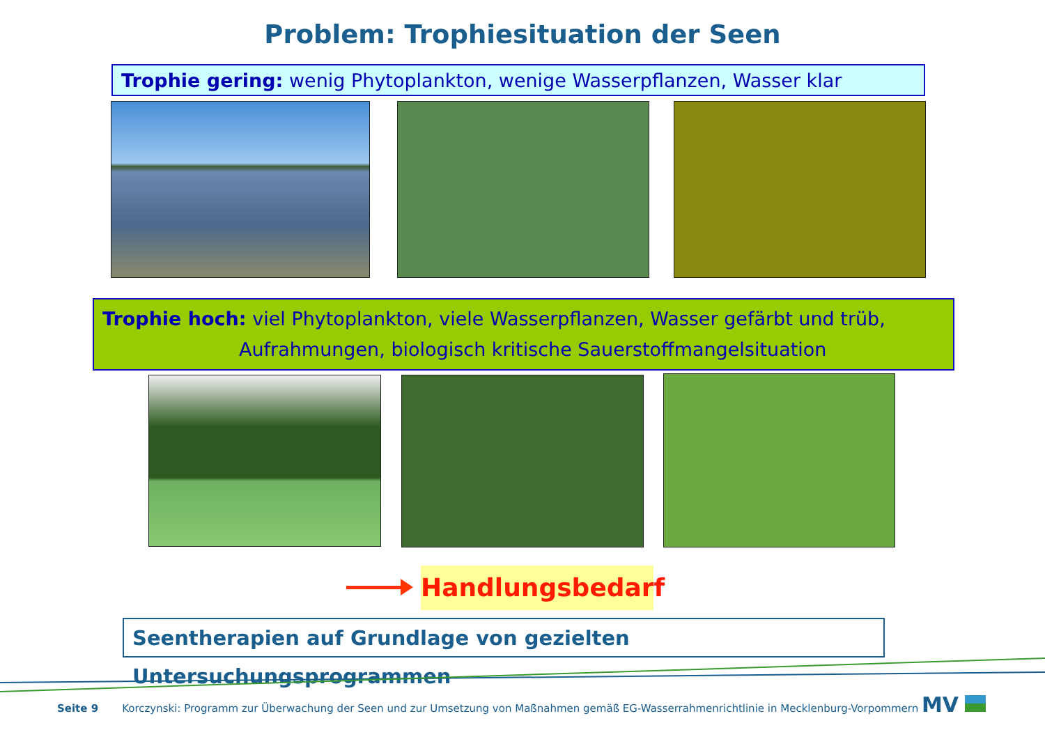Problem: Trophiesituation der Seen
Trophie gering: wenig Phytoplankton, wenige Wasserpflanzen, Wasser klar
Trophie hoch: viel Phytoplankton, viele Wasserpflanzen, Wasser gefärbt und trüb,
Aufrahmungen, biologisch kritische Sauerstoffmangelsituation
Handlungsbedarf
Seentherapien auf Grundlage von gezielten Untersuchungsprogrammen
Seite 9 Korczynski: Programm zur Überwachung der Seen und zur Umsetzung von Maßnahmen gemäß EG-Wasserrahmenrichtlinie in Mecklenburg-Vorpommern
MV